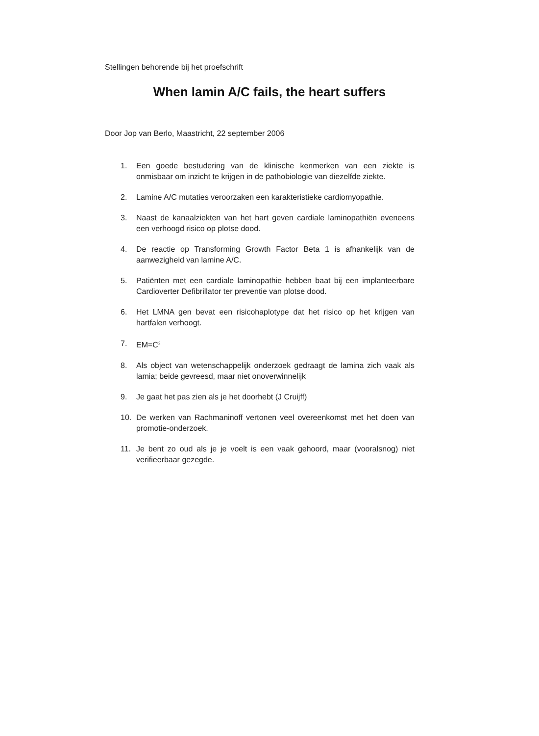Stellingen behorende bij het proefschrift
When lamin A/C fails, the heart suffers
Door Jop van Berlo, Maastricht, 22 september 2006
1. Een goede bestudering van de klinische kenmerken van een ziekte is onmisbaar om inzicht te krijgen in de pathobiologie van diezelfde ziekte.
2. Lamine A/C mutaties veroorzaken een karakteristieke cardiomyopathie.
3. Naast de kanaalziekten van het hart geven cardiale laminopathiën eveneens een verhoogd risico op plotse dood.
4. De reactie op Transforming Growth Factor Beta 1 is afhankelijk van de aanwezigheid van lamine A/C.
5. Patiënten met een cardiale laminopathie hebben baat bij een implanteerbare Cardioverter Defibrillator ter preventie van plotse dood.
6. Het LMNA gen bevat een risicohaplotype dat het risico op het krijgen van hartfalen verhoogt.
7. EM=C<sup>2</sup>
8. Als object van wetenschappelijk onderzoek gedraagt de lamina zich vaak als lamia; beide gevreesd, maar niet onoverwinnelijk
9. Je gaat het pas zien als je het doorhebt (J Cruijff)
10. De werken van Rachmaninoff vertonen veel overeenkomst met het doen van promotie-onderzoek.
11. Je bent zo oud als je je voelt is een vaak gehoord, maar (vooralsnog) niet verifieerbaar gezegde.